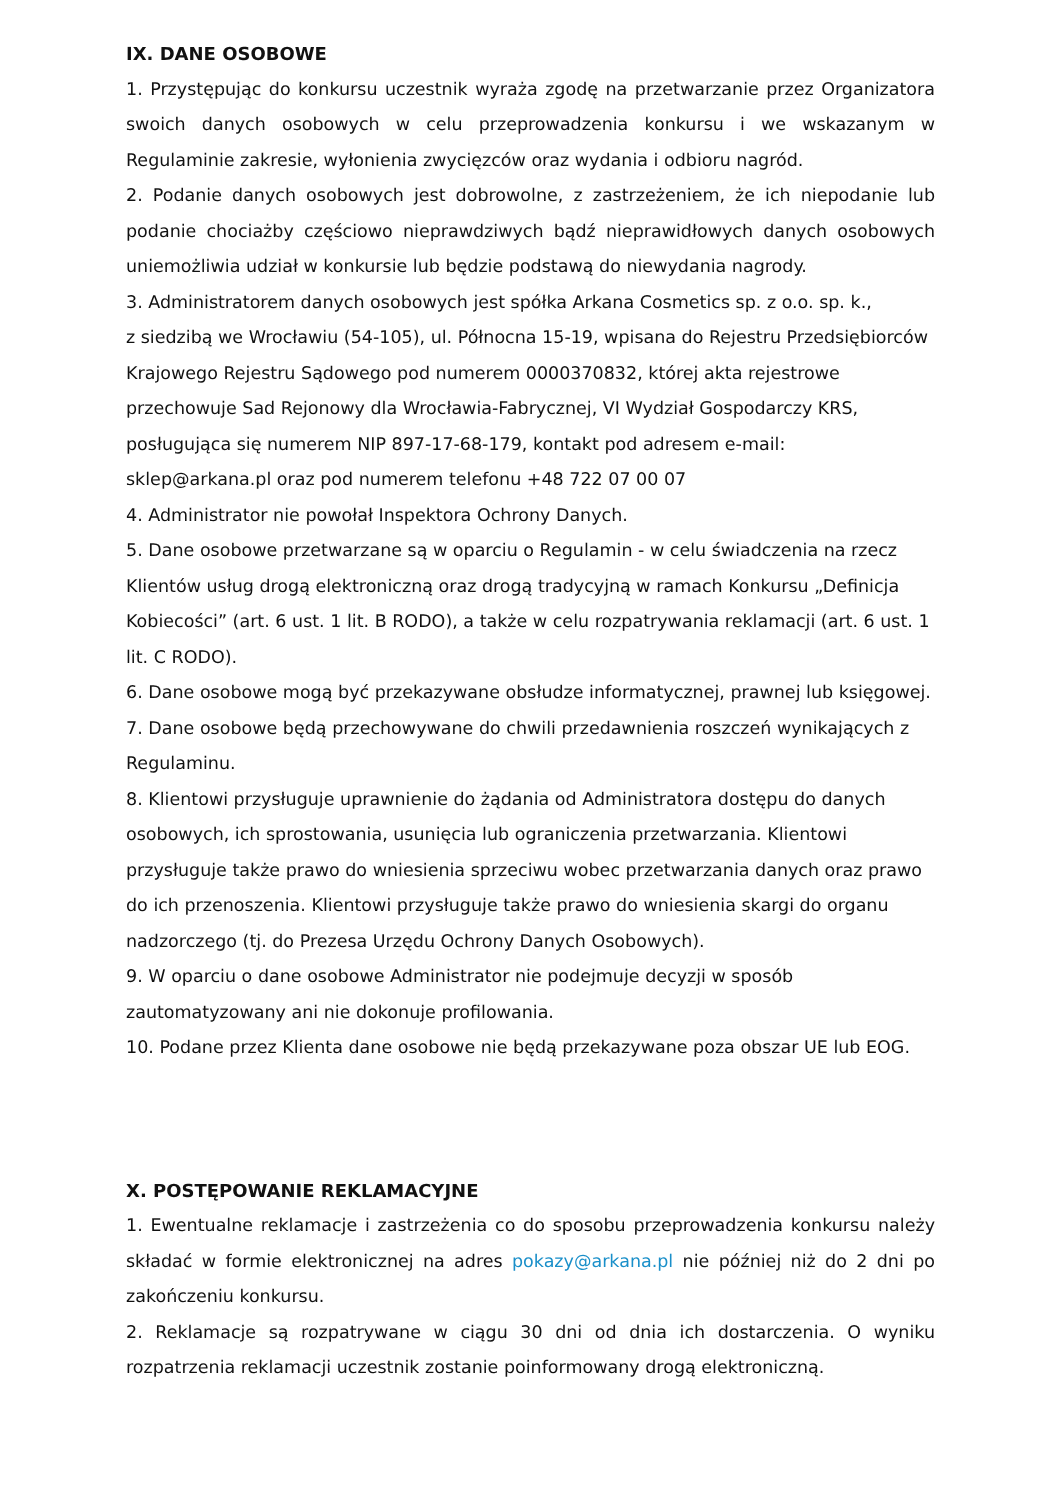IX. DANE OSOBOWE
1. Przystępując do konkursu uczestnik wyraża zgodę na przetwarzanie przez Organizatora swoich danych osobowych w celu przeprowadzenia konkursu i we wskazanym w Regulaminie zakresie, wyłonienia zwycięzców oraz wydania i odbioru nagród.
2. Podanie danych osobowych jest dobrowolne, z zastrzeżeniem, że ich niepodanie lub podanie chociażby częściowo nieprawdziwych bądź nieprawidłowych danych osobowych uniemożliwia udział w konkursie lub będzie podstawą do niewydania nagrody.
3. Administratorem danych osobowych jest spółka Arkana Cosmetics sp. z o.o. sp. k.,
z siedzibą we Wrocławiu (54-105), ul. Północna 15-19, wpisana do Rejestru Przedsiębiorców Krajowego Rejestru Sądowego pod numerem 0000370832, której akta rejestrowe przechowuje Sad Rejonowy dla Wrocławia-Fabrycznej, VI Wydział Gospodarczy KRS, posługująca się numerem NIP 897-17-68-179, kontakt pod adresem e-mail: sklep@arkana.pl oraz pod numerem telefonu +48 722 07 00 07
4. Administrator nie powołał Inspektora Ochrony Danych.
5. Dane osobowe przetwarzane są w oparciu o Regulamin - w celu świadczenia na rzecz Klientów usług drogą elektroniczną oraz drogą tradycyjną w ramach Konkursu „Definicja Kobiecości” (art. 6 ust. 1 lit. B RODO), a także w celu rozpatrywania reklamacji (art. 6 ust. 1 lit. C RODO).
6. Dane osobowe mogą być przekazywane obsłudze informatycznej, prawnej lub księgowej.
7. Dane osobowe będą przechowywane do chwili przedawnienia roszczeń wynikających z Regulaminu.
8. Klientowi przysługuje uprawnienie do żądania od Administratora dostępu do danych osobowych, ich sprostowania, usunięcia lub ograniczenia przetwarzania. Klientowi przysługuje także prawo do wniesienia sprzeciwu wobec przetwarzania danych oraz prawo do ich przenoszenia. Klientowi przysługuje także prawo do wniesienia skargi do organu nadzorczego (tj. do Prezesa Urzędu Ochrony Danych Osobowych).
9. W oparciu o dane osobowe Administrator nie podejmuje decyzji w sposób zautomatyzowany ani nie dokonuje profilowania.
10. Podane przez Klienta dane osobowe nie będą przekazywane poza obszar UE lub EOG.
X. POSTĘPOWANIE REKLAMACYJNE
1. Ewentualne reklamacje i zastrzeżenia co do sposobu przeprowadzenia konkursu należy składać w formie elektronicznej na adres pokazy@arkana.pl nie później niż do 2 dni po zakończeniu konkursu.
2. Reklamacje są rozpatrywane w ciągu 30 dni od dnia ich dostarczenia. O wyniku rozpatrzenia reklamacji uczestnik zostanie poinformowany drogą elektroniczną.